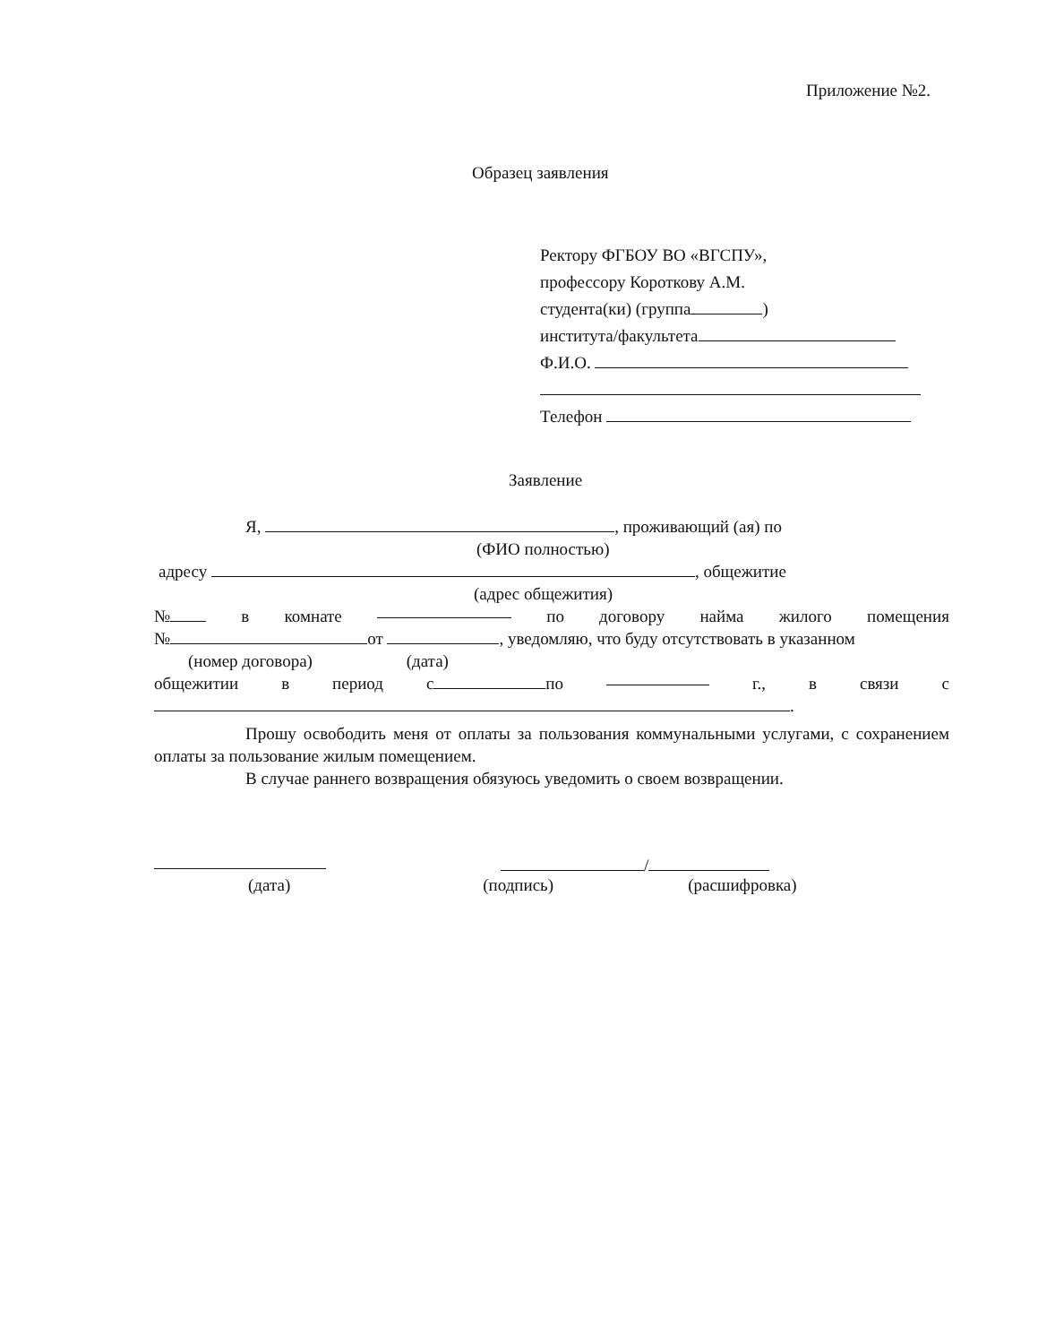Приложение №2.
Образец заявления
Ректору ФГБОУ ВО «ВГСПУ»,
профессору Короткову А.М.
студента(ки) (группа )
института/факультета
Ф.И.О.
Телефон
Заявление
Я, , проживающий (ая) по
(ФИО полностью)
адресу , общежитие
(адрес общежития)
№ в комнате по договору найма жилого помещения
№ от , уведомляю, что буду отсутствовать в указанном
(номер договора) (дата)
общежитии в период с по г., в связи с
.
Прошу освободить меня от оплаты за пользования коммунальными услугами, с сохранением оплаты за пользование жилым помещением.
В случае раннего возвращения обязуюсь уведомить о своем возвращении.
/
(дата) (подпись) (расшифровка)